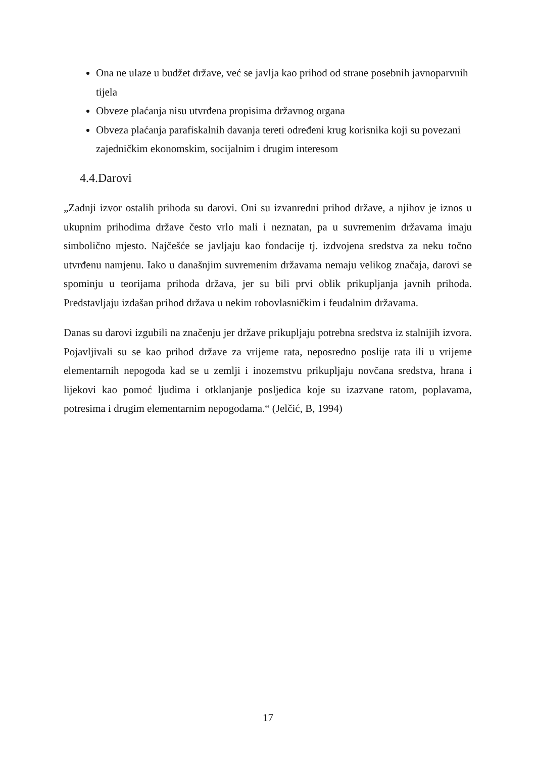Ona ne ulaze u budžet države, već se javlja kao prihod od strane posebnih javnoparvnih tijela
Obveze plaćanja nisu utvrđena propisima državnog organa
Obveza plaćanja parafiskalnih davanja tereti određeni krug korisnika koji su povezani zajedničkim ekonomskim, socijalnim i drugim interesom
4.4.Darovi
„Zadnji izvor ostalih prihoda su darovi. Oni su izvanredni prihod države, a njihov je iznos u ukupnim prihodima države često vrlo mali i neznatan, pa u suvremenim državama imaju simbolično mjesto. Najčešće se javljaju kao fondacije tj. izdvojena sredstva za neku točno utvrđenu namjenu. Iako u današnjim suvremenim državama nemaju velikog značaja, darovi se spominju u teorijama prihoda država, jer su bili prvi oblik prikupljanja javnih prihoda. Predstavljaju izdašan prihod država u nekim robovlasničkim i feudalnim državama.
Danas su darovi izgubili na značenju jer države prikupljaju potrebna sredstva iz stalnijih izvora. Pojavljivali su se kao prihod države za vrijeme rata, neposredno poslije rata ili u vrijeme elementarnih nepogoda kad se u zemlji i inozemstvu prikupljaju novčana sredstva, hrana i lijekovi kao pomoć ljudima i otklanjanje posljedica koje su izazvane ratom, poplavama, potresima i drugim elementarnim nepogodama.“ (Jelčić, B, 1994)
17